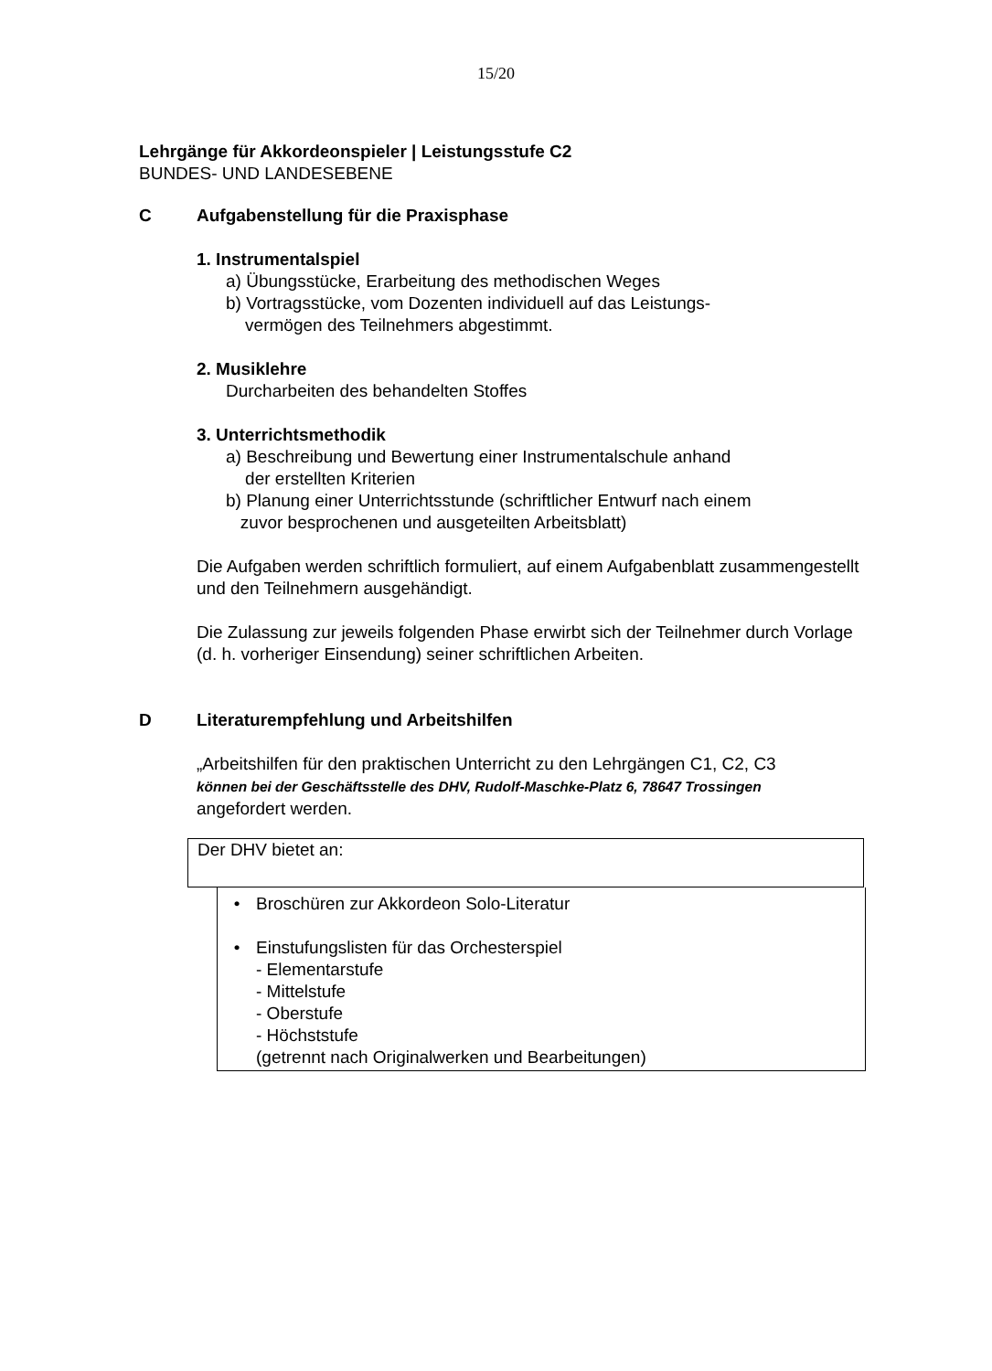15/20
Lehrgänge für Akkordeonspieler | Leistungsstufe C2
BUNDES- UND LANDESEBENE
C Aufgabenstellung für die Praxisphase
1. Instrumentalspiel
a) Übungsstücke, Erarbeitung des methodischen Weges
b) Vortragsstücke, vom Dozenten individuell auf das Leistungs-
vermögen des Teilnehmers abgestimmt.
2. Musiklehre
Durcharbeiten des behandelten Stoffes
3. Unterrichtsmethodik
a) Beschreibung und Bewertung einer Instrumentalschule anhand
der erstellten Kriterien
b) Planung einer Unterrichtsstunde (schriftlicher Entwurf nach einem
zuvor besprochenen und ausgeteilten Arbeitsblatt)
Die Aufgaben werden schriftlich formuliert, auf einem Aufgabenblatt zusammengestellt und den Teilnehmern ausgehändigt.
Die Zulassung zur jeweils folgenden Phase erwirbt sich der Teilnehmer durch Vorlage (d. h. vorheriger Einsendung) seiner schriftlichen Arbeiten.
D Literaturempfehlung und Arbeitshilfen
„Arbeitshilfen für den praktischen Unterricht zu den Lehrgängen C1, C2, C3
können bei der Geschäftsstelle des DHV, Rudolf-Maschke-Platz 6, 78647 Trossingen
angefordert werden.
Der DHV bietet an:
• Broschüren zur Akkordeon Solo-Literatur
• Einstufungslisten für das Orchesterspiel
- Elementarstufe
- Mittelstufe
- Oberstufe
- Höchststufe
(getrennt nach Originalwerken und Bearbeitungen)